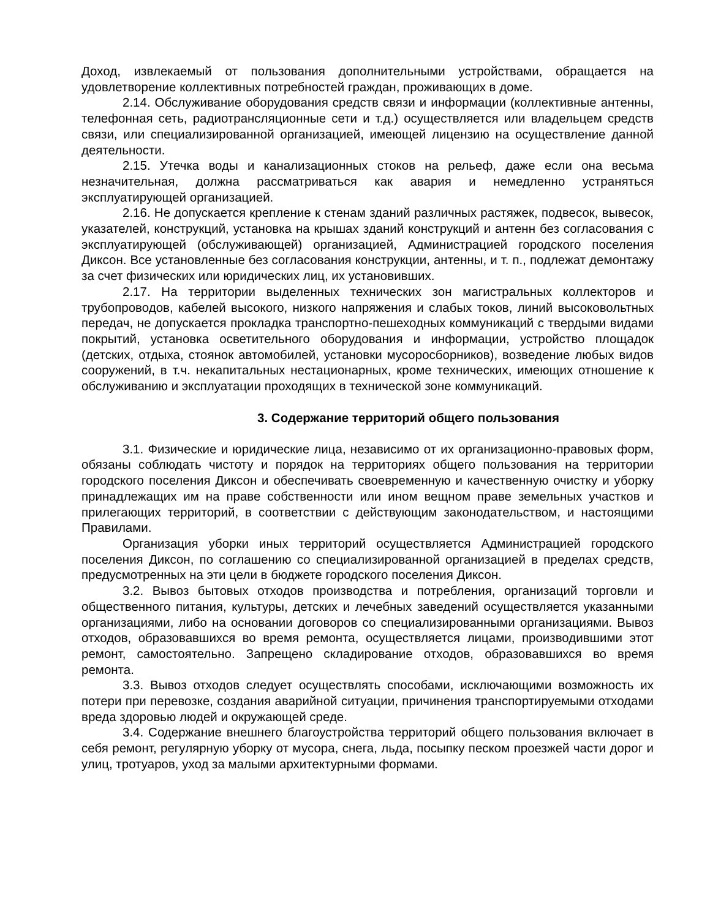Доход, извлекаемый от пользования дополнительными устройствами, обращается на удовлетворение коллективных потребностей граждан, проживающих в доме.
2.14. Обслуживание оборудования средств связи и информации (коллективные антенны, телефонная сеть, радиотрансляционные сети и т.д.) осуществляется или владельцем средств связи, или специализированной организацией, имеющей лицензию на осуществление данной деятельности.
2.15. Утечка воды и канализационных стоков на рельеф, даже если она весьма незначительная, должна рассматриваться как авария и немедленно устраняться эксплуатирующей организацией.
2.16. Не допускается крепление к стенам зданий различных растяжек, подвесок, вывесок, указателей, конструкций, установка на крышах зданий конструкций и антенн без согласования с эксплуатирующей (обслуживающей) организацией, Администрацией городского поселения Диксон. Все установленные без согласования конструкции, антенны, и т. п., подлежат демонтажу за счет физических или юридических лиц, их установивших.
2.17. На территории выделенных технических зон магистральных коллекторов и трубопроводов, кабелей высокого, низкого напряжения и слабых токов, линий высоковольтных передач, не допускается прокладка транспортно-пешеходных коммуникаций с твердыми видами покрытий, установка осветительного оборудования и информации, устройство площадок (детских, отдыха, стоянок автомобилей, установки мусоросборников), возведение любых видов сооружений, в т.ч. некапитальных нестационарных, кроме технических, имеющих отношение к обслуживанию и эксплуатации проходящих в технической зоне коммуникаций.
3. Содержание территорий общего пользования
3.1. Физические и юридические лица, независимо от их организационно-правовых форм, обязаны соблюдать чистоту и порядок на территориях общего пользования на территории городского поселения Диксон и обеспечивать своевременную и качественную очистку и уборку принадлежащих им на праве собственности или ином вещном праве земельных участков и прилегающих территорий, в соответствии с действующим законодательством, и настоящими Правилами.
Организация уборки иных территорий осуществляется Администрацией городского поселения Диксон, по соглашению со специализированной организацией в пределах средств, предусмотренных на эти цели в бюджете городского поселения Диксон.
3.2. Вывоз бытовых отходов производства и потребления, организаций торговли и общественного питания, культуры, детских и лечебных заведений осуществляется указанными организациями, либо на основании договоров со специализированными организациями. Вывоз отходов, образовавшихся во время ремонта, осуществляется лицами, производившими этот ремонт, самостоятельно. Запрещено складирование отходов, образовавшихся во время ремонта.
3.3. Вывоз отходов следует осуществлять способами, исключающими возможность их потери при перевозке, создания аварийной ситуации, причинения транспортируемыми отходами вреда здоровью людей и окружающей среде.
3.4. Содержание внешнего благоустройства территорий общего пользования включает в себя ремонт, регулярную уборку от мусора, снега, льда, посыпку песком проезжей части дорог и улиц, тротуаров, уход за малыми архитектурными формами.